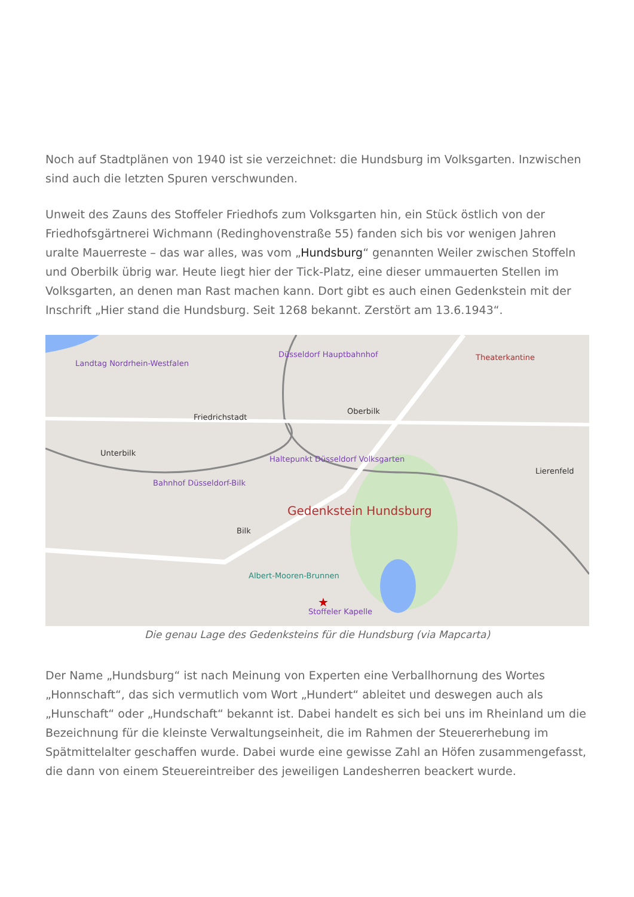Noch auf Stadtplänen von 1940 ist sie verzeichnet: die Hundsburg im Volksgarten. Inzwischen sind auch die letzten Spuren verschwunden.
Unweit des Zauns des Stoffeler Friedhofs zum Volksgarten hin, ein Stück östlich von der Friedhofsgärtnerei Wichmann (Redinghovenstraße 55) fanden sich bis vor wenigen Jahren uralte Mauerreste – das war alles, was vom „Hundsburg“ genannten Weiler zwischen Stoffeln und Oberbilk übrig war. Heute liegt hier der Tick-Platz, eine dieser ummauerten Stellen im Volksgarten, an denen man Rast machen kann. Dort gibt es auch einen Gedenkstein mit der Inschrift „Hier stand die Hundsburg. Seit 1268 bekannt. Zerstört am 13.6.1943“.
★
Landtag Nordrhein-Westfalen
Düsseldorf Hauptbahnhof
Friedrichstadt
Oberbilk
Unterbilk
Lierenfeld
Haltepunkt Düsseldorf Volksgarten
Bahnhof Düsseldorf-Bilk
Gedenkstein Hundsburg
Bilk
Albert-Mooren-Brunnen
Stoffeler Kapelle
Theaterkantine
Die genau Lage des Gedenksteins für die Hundsburg (via Mapcarta)
Der Name „Hundsburg“ ist nach Meinung von Experten eine Verballhornung des Wortes „Honnschaft“, das sich vermutlich vom Wort „Hundert“ ableitet und deswegen auch als „Hunschaft“ oder „Hundschaft“ bekannt ist. Dabei handelt es sich bei uns im Rheinland um die Bezeichnung für die kleinste Verwaltungseinheit, die im Rahmen der Steuererhebung im Spätmittelalter geschaffen wurde. Dabei wurde eine gewisse Zahl an Höfen zusammengefasst, die dann von einem Steuereintreiber des jeweiligen Landesherren beackert wurde.